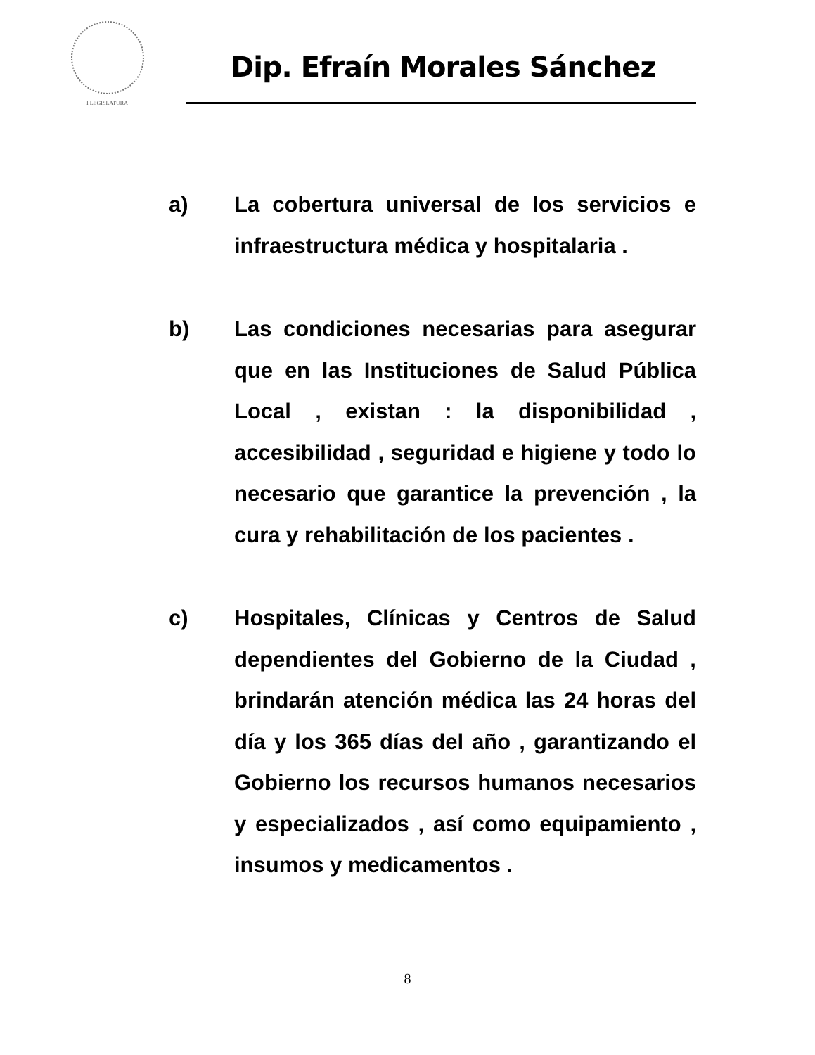I LEGISLATURA
Dip. Efraín Morales Sánchez
a)
La cobertura universal de los servicios e infraestructura médica y hospitalaria .
b)
Las condiciones necesarias para asegurar que en las Instituciones de Salud Pública Local , existan : la disponibilidad , accesibilidad , seguridad e higiene y todo lo necesario que garantice la prevención , la cura y rehabilitación de los pacientes .
c)
Hospitales, Clínicas y Centros de Salud dependientes del Gobierno de la Ciudad , brindarán atención médica las 24 horas del día y los 365 días del año , garantizando el Gobierno los recursos humanos necesarios y especializados , así como equipamiento , insumos y medicamentos .
8